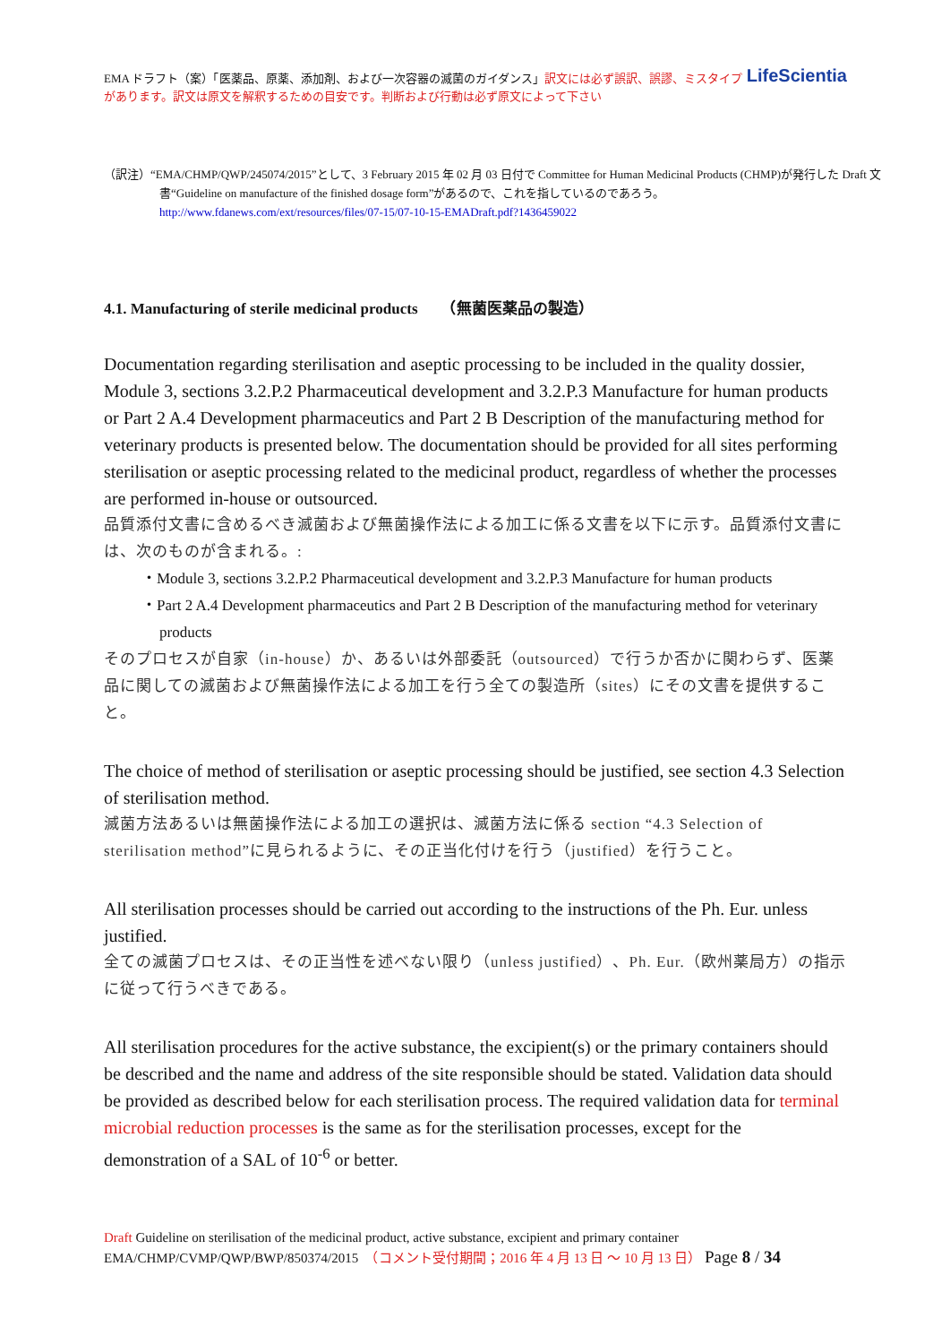LifeScientia EMA ドラフト（案）「医薬品、原薬、添加剤、および一次容器の滅菌のガイダンス」訳文には必ず誤訳、誤謬、ミスタイプがあります。訳文は原文を解釈するための目安です。判断および行動は必ず原文によって下さい
（訳注）“EMA/CHMP/QWP/245074/2015”として、3 February 2015 年 02 月 03 日付で Committee for Human Medicinal Products (CHMP)が発行した Draft 文書“Guideline on manufacture of the finished dosage form”があるので、これを指しているのであろう。
http://www.fdanews.com/ext/resources/files/07-15/07-10-15-EMADraft.pdf?1436459022
4.1. Manufacturing of sterile medicinal products　　（無菌医薬品の製造）
Documentation regarding sterilisation and aseptic processing to be included in the quality dossier, Module 3, sections 3.2.P.2 Pharmaceutical development and 3.2.P.3 Manufacture for human products or Part 2 A.4 Development pharmaceutics and Part 2 B Description of the manufacturing method for veterinary products is presented below. The documentation should be provided for all sites performing sterilisation or aseptic processing related to the medicinal product, regardless of whether the processes are performed in-house or outsourced.
品質添付文書に含めるべき滅菌および無菌操作法による加工に係る文書を以下に示す。品質添付文書には、次のものが含まれる。:
・Module 3, sections 3.2.P.2 Pharmaceutical development and 3.2.P.3 Manufacture for human products
・Part 2 A.4 Development pharmaceutics and Part 2 B Description of the manufacturing method for veterinary products
そのプロセスが自家（in-house）か、あるいは外部委託（outsourced）で行うか否かに関わらず、医薬品に関しての滅菌および無菌操作法による加工を行う全ての製造所（sites）にその文書を提供すること。
The choice of method of sterilisation or aseptic processing should be justified, see section 4.3 Selection of sterilisation method.
滅菌方法あるいは無菌操作法による加工の選択は、滅菌方法に係る section “4.3 Selection of sterilisation method”に見られるように、その正当化付けを行う（justified）を行うこと。
All sterilisation processes should be carried out according to the instructions of the Ph. Eur. unless justified.
全ての滅菌プロセスは、その正当性を述べない限り（unless justified）、Ph. Eur.（欧州薬局方）の指示に従って行うべきである。
All sterilisation procedures for the active substance, the excipient(s) or the primary containers should be described and the name and address of the site responsible should be stated. Validation data should be provided as described below for each sterilisation process. The required validation data for terminal microbial reduction processes is the same as for the sterilisation processes, except for the demonstration of a SAL of 10<sup>-6</sup> or better.
Draft Guideline on sterilisation of the medicinal product, active substance, excipient and primary container
EMA/CHMP/CVMP/QWP/BWP/850374/2015　（コメント受付期間；2016 年 4 月 13 日 ～ 10 月 13 日） Page 8 / 34